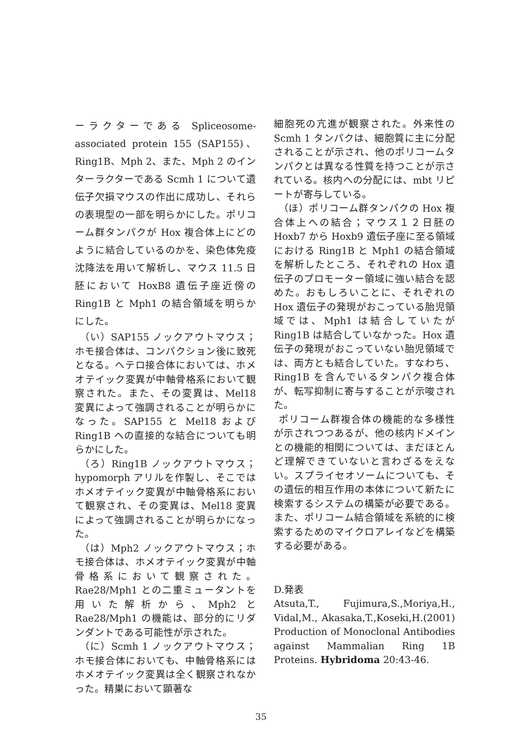ーラクターである Spliceosome-associated protein 155 (SAP155)、Ring1B、Mph 2、また、Mph 2 のインターラクターである Scmh 1 について遺伝子欠損マウスの作出に成功し、それらの表現型の一部を明らかにした。ポリコーム群タンパクが Hox 複合体上にどのように結合しているのかを、染色体免疫沈降法を用いて解析し、マウス 11.5 日胚において HoxB8 遺伝子座近傍の Ring1B と Mph1 の結合領域を明らかにした。
（い）SAP155 ノックアウトマウス；ホモ接合体は、コンパクション後に致死となる。ヘテロ接合体においては、ホメオテイック変異が中軸骨格系において観察された。また、その変異は、Mel18 変異によって強調されることが明らかになった。SAP155 と Mel18 および Ring1B への直接的な結合についても明らかにした。
（ろ）Ring1B ノックアウトマウス；hypomorph アリルを作製し、そこではホメオテイック変異が中軸骨格系において観察され、その変異は、Mel18 変異によって強調されることが明らかになった。
（は）Mph2 ノックアウトマウス；ホモ接合体は、ホメオテイック変異が中軸骨格系において観察された。Rae28/Mph1 との二重ミュータントを用いた解析から、Mph2 と Rae28/Mph1 の機能は、部分的にリダンダントである可能性が示された。
（に）Scmh 1 ノックアウトマウス；ホモ接合体においても、中軸骨格系にはホメオテイック変異は全く観察されなかった。精巣において顕著な
細胞死の亢進が観察された。外来性の Scmh 1 タンパクは、細胞質に主に分配されることが示され、他のポリコームタンパクとは異なる性質を持つことが示されている。核内への分配には、mbt リピートが寄与している。
（ほ）ポリコーム群タンパクの Hox 複合体上への結合；マウス１２日胚の Hoxb7 から Hoxb9 遺伝子座に至る領域における Ring1B と Mph1 の結合領域を解析したところ、それぞれの Hox 遺伝子のプロモーター領域に強い結合を認めた。おもしろいことに、それぞれの Hox 遺伝子の発現がおこっている胎児領域では、Mph1 は結合していたが Ring1B は結合していなかった。Hox 遺伝子の発現がおこっていない胎児領域では、両方とも結合していた。すなわち、Ring1B を含んでいるタンパク複合体が、転写抑制に寄与することが示唆された。
ポリコーム群複合体の機能的な多様性が示されつつあるが、他の核内ドメインとの機能的相関については、まだほとんど理解できていないと言わざるをえない。スプライセオソームについても、その遺伝的相互作用の本体について新たに検索するシステムの構築が必要である。また、ポリコーム結合領域を系統的に検索するためのマイクロアレイなどを構築する必要がある。
D.発表
Atsuta,T., Fujimura,S.,Moriya,H., Vidal,M., Akasaka,T.,Koseki,H.(2001) Production of Monoclonal Antibodies against Mammalian Ring 1B Proteins. Hybridoma 20:43-46.
35